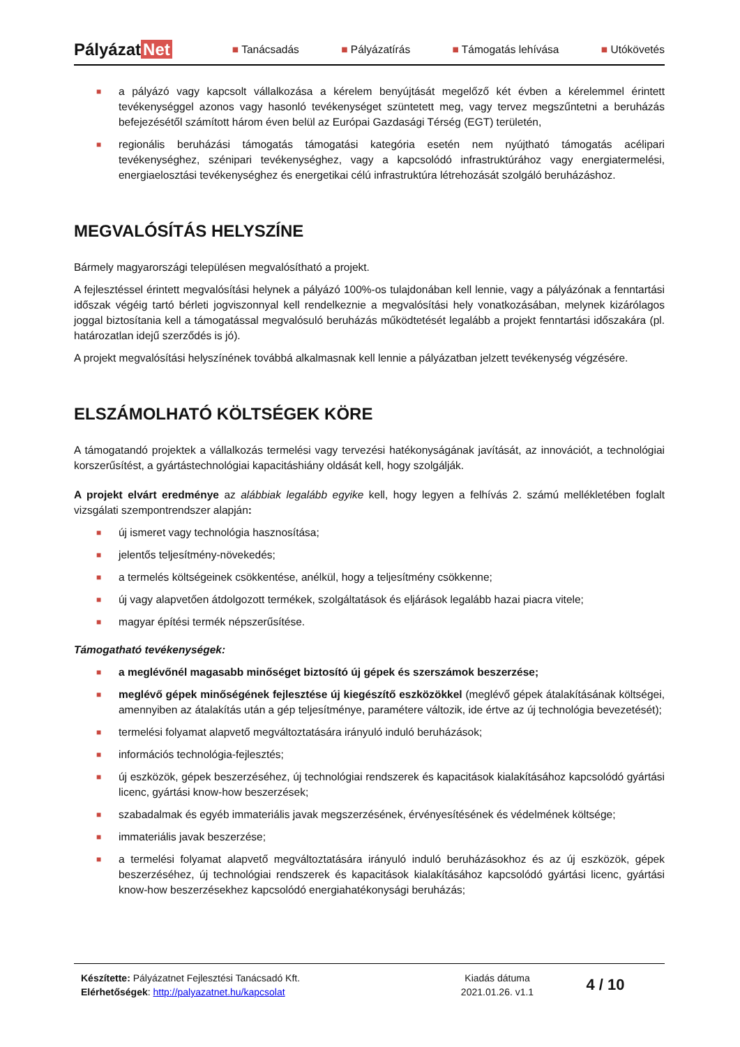Pályázat Net
■ Tanácsadás ■ Pályázatírás ■ Támogatás lehívása ■ Utókövetés
■ a pályázó vagy kapcsolt vállalkozása a kérelem benyújtását megelőző két évben a kérelemmel érintett tevékenységgel azonos vagy hasonló tevékenységet szüntetett meg, vagy tervez megszűntetni a beruházás befejezésétől számított három éven belül az Európai Gazdasági Térség (EGT) területén,
■ regionális beruházási támogatás támogatási kategória esetén nem nyújtható támogatás acélipari tevékenységhez, szénipari tevékenységhez, vagy a kapcsolódó infrastruktúrához vagy energiatermelési, energiaelosztási tevékenységhez és energetikai célú infrastruktúra létrehozását szolgáló beruházáshoz.
MEGVALÓSÍTÁS HELYSZÍNE
Bármely magyarországi településen megvalósítható a projekt.
A fejlesztéssel érintett megvalósítási helynek a pályázó 100%-os tulajdonában kell lennie, vagy a pályázónak a fenntartási időszak végéig tartó bérleti jogviszonnyal kell rendelkeznie a megvalósítási hely vonatkozásában, melynek kizárólagos joggal biztosítania kell a támogatással megvalósuló beruházás működtetését legalább a projekt fenntartási időszakára (pl. határozatlan idejű szerződés is jó).
A projekt megvalósítási helyszínének továbbá alkalmasnak kell lennie a pályázatban jelzett tevékenység végzésére.
ELSZÁMOLHATÓ KÖLTSÉGEK KÖRE
A támogatandó projektek a vállalkozás termelési vagy tervezési hatékonyságának javítását, az innovációt, a technológiai korszerűsítést, a gyártástechnológiai kapacitáshiány oldását kell, hogy szolgálják.
A projekt elvárt eredménye az alábbiak legalább egyike kell, hogy legyen a felhívás 2. számú mellékletében foglalt vizsgálati szempontrendszer alapján:
■ új ismeret vagy technológia hasznosítása;
■ jelentős teljesítmény-növekedés;
■ a termelés költségeinek csökkentése, anélkül, hogy a teljesítmény csökkenne;
■ új vagy alapvetően átdolgozott termékek, szolgáltatások és eljárások legalább hazai piacra vitele;
■ magyar építési termék népszerűsítése.
Támogatható tevékenységek:
■ a meglévőnél magasabb minőséget biztosító új gépek és szerszámok beszerzése;
■ meglévő gépek minőségének fejlesztése új kiegészítő eszközökkel (meglévő gépek átalakításának költségei, amennyiben az átalakítás után a gép teljesítménye, paramétere változik, ide értve az új technológia bevezetését);
■ termelési folyamat alapvető megváltoztatására irányuló induló beruházások;
■ információs technológia-fejlesztés;
■ új eszközök, gépek beszerzéséhez, új technológiai rendszerek és kapacitások kialakításához kapcsolódó gyártási licenc, gyártási know-how beszerzések;
■ szabadalmak és egyéb immateriális javak megszerzésének, érvényesítésének és védelmének költsége;
■ immateriális javak beszerzése;
■ a termelési folyamat alapvető megváltoztatására irányuló induló beruházásokhoz és az új eszközök, gépek beszerzéséhez, új technológiai rendszerek és kapacitások kialakításához kapcsolódó gyártási licenc, gyártási know-how beszerzésekhez kapcsolódó energiahatékonysági beruházás;
Készítette: Pályázatnet Fejlesztési Tanácsadó Kft.
Elérhetőségek: http://palyazatnet.hu/kapcsolat
Kiadás dátuma
2021.01.26. v1.1
4 / 10